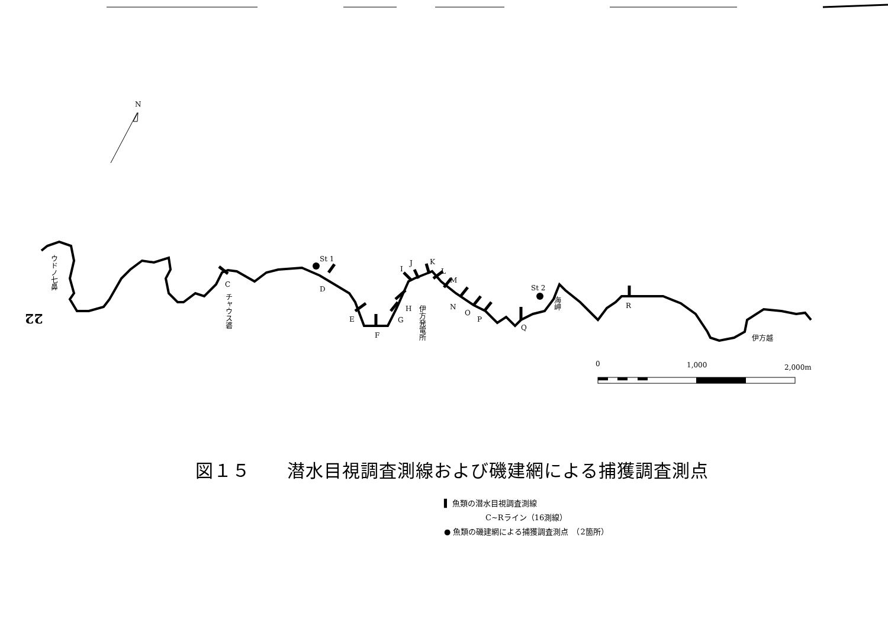N
St 1
St 2
C
D
E
F
G
H
I
J
K
L
M
N
O
P
Q
R
ウドノ七鼻
チャウス碆
伊方発電所
海岬
伊方越
0
1,000
2,000m
22
図１５　　潜水目視調査測線および磯建網による捕獲調査測点
▌ 魚類の潜水目視調査測線
C~Rライン（16測線）
● 魚類の磯建網による捕獲調査測点　（2箇所）